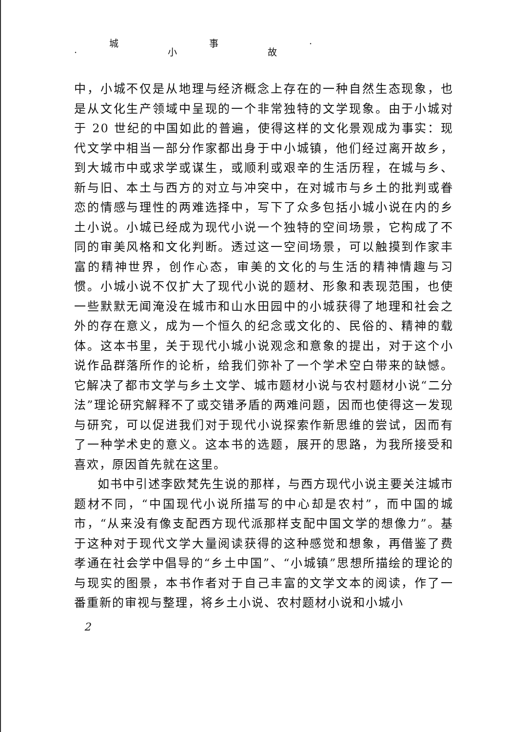城 事 ·
· 小 故
中，小城不仅是从地理与经济概念上存在的一种自然生态现象，也是从文化生产领域中呈现的一个非常独特的文学现象。由于小城对于 20 世纪的中国如此的普遍，使得这样的文化景观成为事实：现代文学中相当一部分作家都出身于中小城镇，他们经过离开故乡，到大城市中或求学或谋生，或顺利或艰辛的生活历程，在城与乡、新与旧、本土与西方的对立与冲突中，在对城市与乡土的批判或眷恋的情感与理性的两难选择中，写下了众多包括小城小说在内的乡土小说。小城已经成为现代小说一个独特的空间场景，它构成了不同的审美风格和文化判断。透过这一空间场景，可以触摸到作家丰富的精神世界，创作心态，审美的文化的与生活的精神情趣与习惯。小城小说不仅扩大了现代小说的题材、形象和表现范围，也使一些默默无闻淹没在城市和山水田园中的小城获得了地理和社会之外的存在意义，成为一个恒久的纪念或文化的、民俗的、精神的载体。这本书里，关于现代小城小说观念和意象的提出，对于这个小说作品群落所作的论析，给我们弥补了一个学术空白带来的缺憾。它解决了都市文学与乡土文学、城市题材小说与农村题材小说“二分法”理论研究解释不了或交错矛盾的两难问题，因而也使得这一发现与研究，可以促进我们对于现代小说探索作新思维的尝试，因而有了一种学术史的意义。这本书的选题，展开的思路，为我所接受和喜欢，原因首先就在这里。
如书中引述李欧梵先生说的那样，与西方现代小说主要关注城市题材不同，“中国现代小说所描写的中心却是农村”，而中国的城市，“从来没有像支配西方现代派那样支配中国文学的想像力”。基于这种对于现代文学大量阅读获得的这种感觉和想象，再借鉴了费孝通在社会学中倡导的“乡土中国”、“小城镇”思想所描绘的理论的与现实的图景，本书作者对于自己丰富的文学文本的阅读，作了一番重新的审视与整理，将乡土小说、农村题材小说和小城小
2